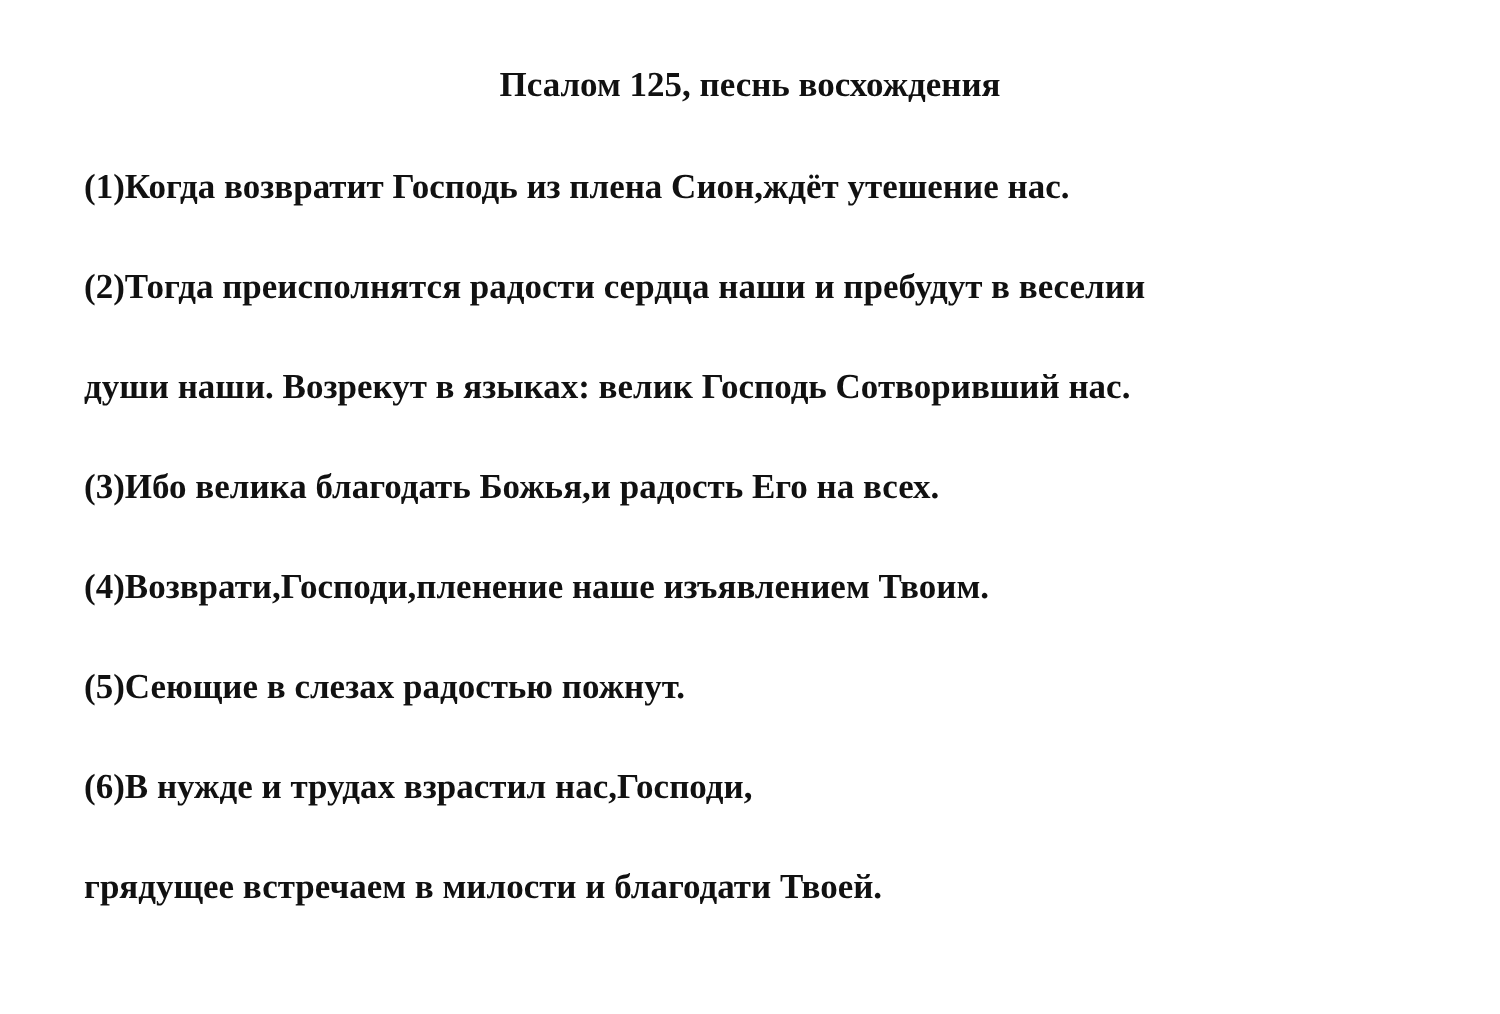Псалом 125, песнь восхождения
(1)Когда возвратит Господь из плена Сион,ждёт утешение нас.
(2)Тогда преисполнятся радости сердца наши и пребудут в веселии
души наши. Возрекут в языках: велик Господь Сотворивший нас.
(3)Ибо велика благодать Божья,и радость Его на всех.
(4)Возврати,Господи,пленение наше изъявлением Твоим.
(5)Сеющие в слезах радостью пожнут.
(6)В нужде и трудах взрастил нас,Господи,
грядущее встречаем в милости и благодати Твоей.